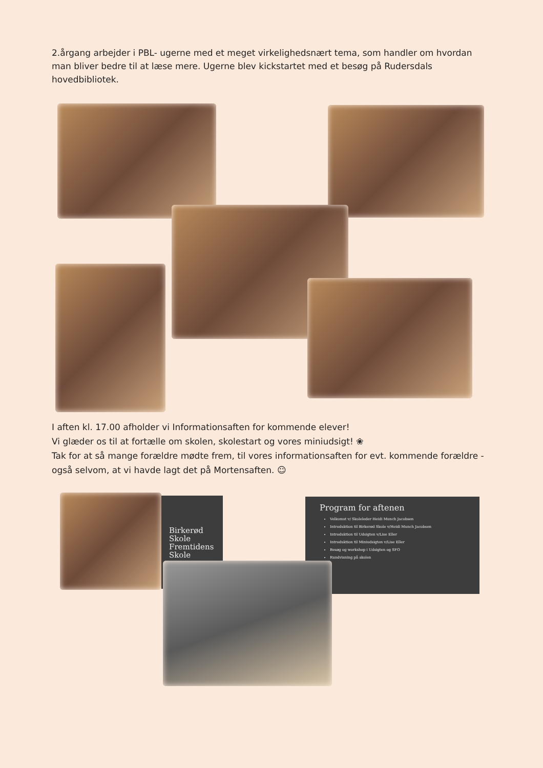2.årgang arbejder i PBL- ugerne med et meget virkelighedsnært tema, som handler om hvordan man bliver bedre til at læse mere. Ugerne blev kickstartet med et besøg på Rudersdals hovedbibliotek.
I aften kl. 17.00 afholder vi Informationsaften for kommende elever!
Vi glæder os til at fortælle om skolen, skolestart og vores miniudsigt! ❀
Tak for at så mange forældre mødte frem, til vores informationsaften for evt. kommende forældre - også selvom, at vi havde lagt det på Mortensaften. ☺
Birkerød
Skole
Fremtidens
Skole
Program for aftenen
Velkomst v/ Skoleleder Heidi Munch Jacobsen
Introduktion til Birkerød Skole v/Heidi Munch Jacobsen
Introduktion til Udsigten v/Lise Eller
Introduktion til Miniudsigten v/Lise Eller
Besøg og workshop i Udsigten og SFO
Rundvisning på skolen